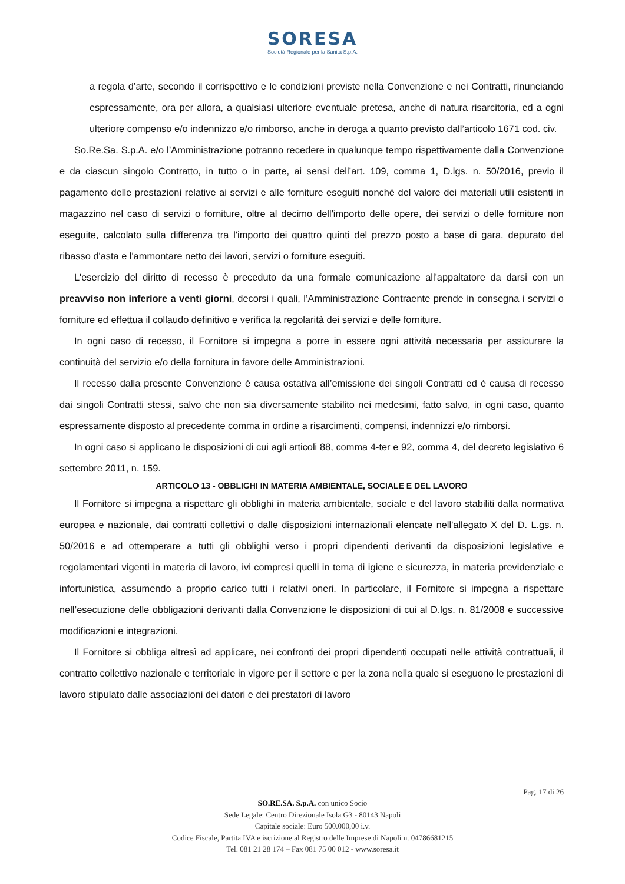SORESA
Società Regionale per la Sanità S.p.A.
a regola d’arte, secondo il corrispettivo e le condizioni previste nella Convenzione e nei Contratti, rinunciando espressamente, ora per allora, a qualsiasi ulteriore eventuale pretesa, anche di natura risarcitoria, ed a ogni ulteriore compenso e/o indennizzo e/o rimborso, anche in deroga a quanto previsto dall’articolo 1671 cod. civ.
So.Re.Sa. S.p.A. e/o l’Amministrazione potranno recedere in qualunque tempo rispettivamente dalla Convenzione e da ciascun singolo Contratto, in tutto o in parte, ai sensi dell’art. 109, comma 1, D.lgs. n. 50/2016, previo il pagamento delle prestazioni relative ai servizi e alle forniture eseguiti nonché del valore dei materiali utili esistenti in magazzino nel caso di servizi o forniture, oltre al decimo dell'importo delle opere, dei servizi o delle forniture non eseguite, calcolato sulla differenza tra l'importo dei quattro quinti del prezzo posto a base di gara, depurato del ribasso d'asta e l'ammontare netto dei lavori, servizi o forniture eseguiti.
L'esercizio del diritto di recesso è preceduto da una formale comunicazione all'appaltatore da darsi con un preavviso non inferiore a venti giorni, decorsi i quali, l’Amministrazione Contraente prende in consegna i servizi o forniture ed effettua il collaudo definitivo e verifica la regolarità dei servizi e delle forniture.
In ogni caso di recesso, il Fornitore si impegna a porre in essere ogni attività necessaria per assicurare la continuità del servizio e/o della fornitura in favore delle Amministrazioni.
Il recesso dalla presente Convenzione è causa ostativa all’emissione dei singoli Contratti ed è causa di recesso dai singoli Contratti stessi, salvo che non sia diversamente stabilito nei medesimi, fatto salvo, in ogni caso, quanto espressamente disposto al precedente comma in ordine a risarcimenti, compensi, indennizzi e/o rimborsi.
In ogni caso si applicano le disposizioni di cui agli articoli 88, comma 4-ter e 92, comma 4, del decreto legislativo 6 settembre 2011, n. 159.
ARTICOLO 13 - OBBLIGHI IN MATERIA AMBIENTALE, SOCIALE E DEL LAVORO
Il Fornitore si impegna a rispettare gli obblighi in materia ambientale, sociale e del lavoro stabiliti dalla normativa europea e nazionale, dai contratti collettivi o dalle disposizioni internazionali elencate nell'allegato X del D. L.gs. n. 50/2016 e ad ottemperare a tutti gli obblighi verso i propri dipendenti derivanti da disposizioni legislative e regolamentari vigenti in materia di lavoro, ivi compresi quelli in tema di igiene e sicurezza, in materia previdenziale e infortunistica, assumendo a proprio carico tutti i relativi oneri. In particolare, il Fornitore si impegna a rispettare nell’esecuzione delle obbligazioni derivanti dalla Convenzione le disposizioni di cui al D.lgs. n. 81/2008 e successive modificazioni e integrazioni.
Il Fornitore si obbliga altresì ad applicare, nei confronti dei propri dipendenti occupati nelle attività contrattuali, il contratto collettivo nazionale e territoriale in vigore per il settore e per la zona nella quale si eseguono le prestazioni di lavoro stipulato dalle associazioni dei datori e dei prestatori di lavoro
Pag. 17 di 26
SO.RE.SA. S.p.A. con unico Socio
Sede Legale: Centro Direzionale Isola G3 - 80143 Napoli
Capitale sociale: Euro 500.000,00 i.v.
Codice Fiscale, Partita IVA e iscrizione al Registro delle Imprese di Napoli n. 04786681215
Tel. 081 21 28 174 – Fax 081 75 00 012 - www.soresa.it